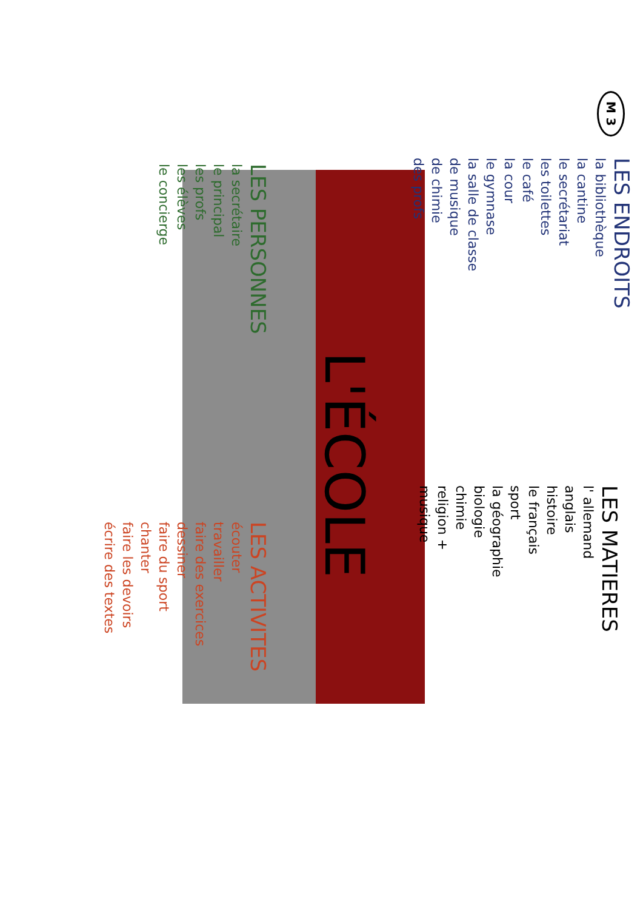M 3
LES ENDROITS
la bibliothèque
la cantine
le secrétariat
les toilettes
le café
la cour
le gymnase
la salle de classe
de musique
de chimie
des profs
L'ÉCOLE
LES PERSONNES
la secrétaire
le principal
les profs
les élèves
le concierge
LES MATIERES
l' allemand
anglais
histoire
le français
sport
la géographie
biologie
chimie
religion +
musique
LES ACTIVITES
écouter
travailler
faire des exercices
dessiner
faire du sport
chanter
faire les devoirs
écrire des textes